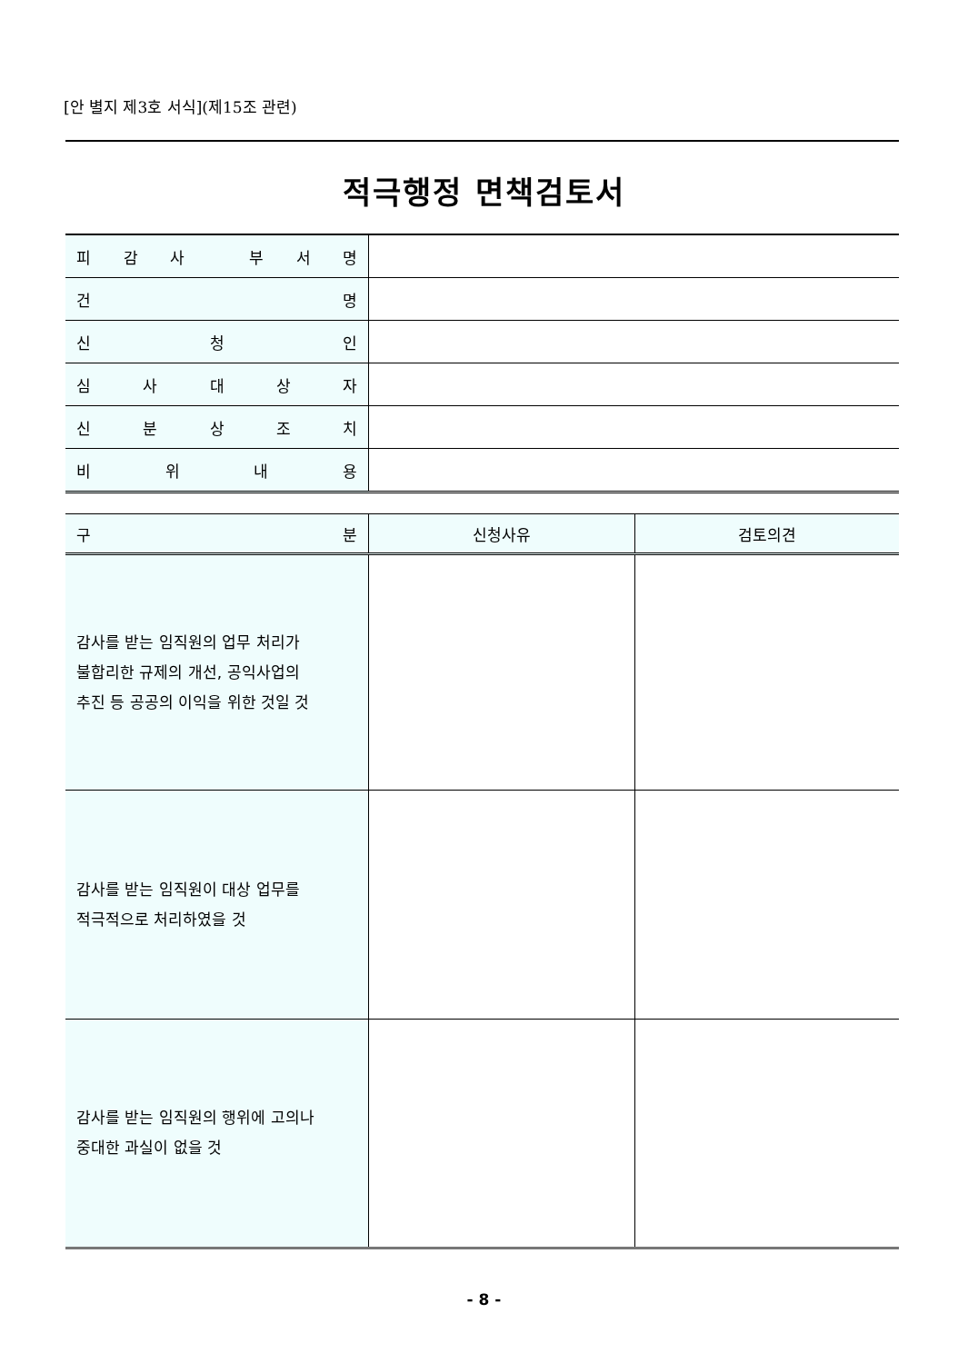[안 별지 제3호 서식](제15조 관련)
적극행정 면책검토서
| 피 감 사 부 서 명 | |
| 건 명 | |
| 신 청 인 | |
| 심 사 대 상 자 | |
| 신 분 상 조 치 | |
| 비 위 내 용 | |
| 구 분 | 신청사유 | 검토의견 |
| --- | --- | --- |
| 감사를 받는 임직원의 업무 처리가 불합리한 규제의 개선, 공익사업의 추진 등 공공의 이익을 위한 것일 것 | | |
| 감사를 받는 임직원이 대상 업무를 적극적으로 처리하였을 것 | | |
| 감사를 받는 임직원의 행위에 고의나 중대한 과실이 없을 것 | | |
- 8 -